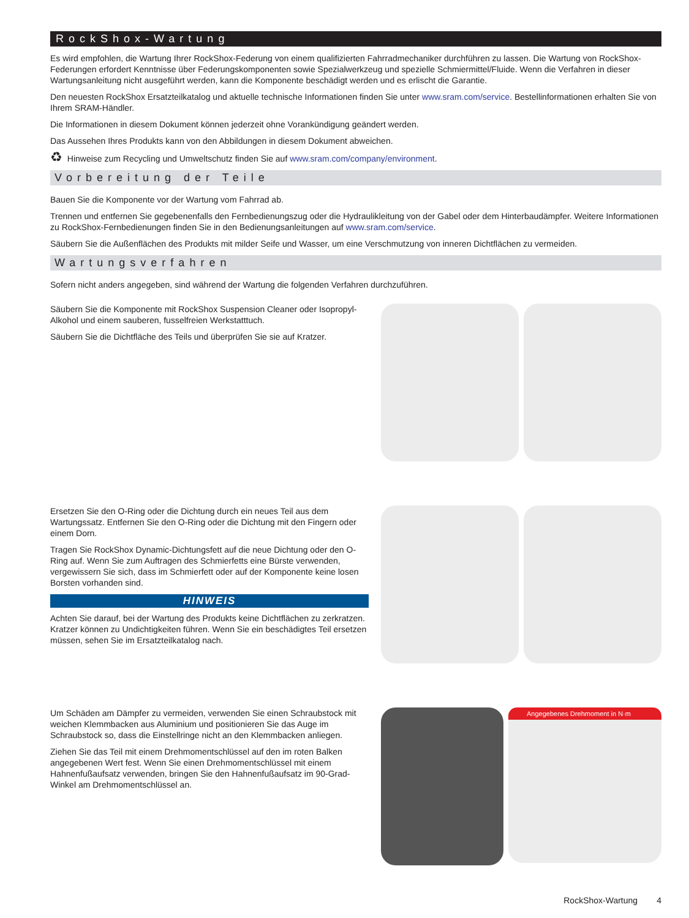RockShox-Wartung
Es wird empfohlen, die Wartung Ihrer RockShox-Federung von einem qualifizierten Fahrradmechaniker durchführen zu lassen. Die Wartung von RockShox-Federungen erfordert Kenntnisse über Federungskomponenten sowie Spezialwerkzeug und spezielle Schmiermittel/Fluide. Wenn die Verfahren in dieser Wartungsanleitung nicht ausgeführt werden, kann die Komponente beschädigt werden und es erlischt die Garantie.
Den neuesten RockShox Ersatzteilkatalog und aktuelle technische Informationen finden Sie unter www.sram.com/service. Bestellinformationen erhalten Sie von Ihrem SRAM-Händler.
Die Informationen in diesem Dokument können jederzeit ohne Vorankündigung geändert werden.
Das Aussehen Ihres Produkts kann von den Abbildungen in diesem Dokument abweichen.
♻ Hinweise zum Recycling und Umweltschutz finden Sie auf www.sram.com/company/environment.
Vorbereitung der Teile
Bauen Sie die Komponente vor der Wartung vom Fahrrad ab.
Trennen und entfernen Sie gegebenenfalls den Fernbedienungszug oder die Hydraulikleitung von der Gabel oder dem Hinterbaudämpfer. Weitere Informationen zu RockShox-Fernbedienungen finden Sie in den Bedienungsanleitungen auf www.sram.com/service.
Säubern Sie die Außenflächen des Produkts mit milder Seife und Wasser, um eine Verschmutzung von inneren Dichtflächen zu vermeiden.
Wartungsverfahren
Sofern nicht anders angegeben, sind während der Wartung die folgenden Verfahren durchzuführen.
Säubern Sie die Komponente mit RockShox Suspension Cleaner oder Isopropyl-Alkohol und einem sauberen, fusselfreien Werkstatttuch.
Säubern Sie die Dichtfläche des Teils und überprüfen Sie sie auf Kratzer.
Ersetzen Sie den O-Ring oder die Dichtung durch ein neues Teil aus dem Wartungssatz. Entfernen Sie den O-Ring oder die Dichtung mit den Fingern oder einem Dorn.
Tragen Sie RockShox Dynamic-Dichtungsfett auf die neue Dichtung oder den O-Ring auf. Wenn Sie zum Auftragen des Schmierfetts eine Bürste verwenden, vergewissern Sie sich, dass im Schmierfett oder auf der Komponente keine losen Borsten vorhanden sind.
HINWEIS
Achten Sie darauf, bei der Wartung des Produkts keine Dichtflächen zu zerkratzen. Kratzer können zu Undichtigkeiten führen. Wenn Sie ein beschädigtes Teil ersetzen müssen, sehen Sie im Ersatzteilkatalog nach.
Um Schäden am Dämpfer zu vermeiden, verwenden Sie einen Schraubstock mit weichen Klemmbacken aus Aluminium und positionieren Sie das Auge im Schraubstock so, dass die Einstellringe nicht an den Klemmbacken anliegen.
Ziehen Sie das Teil mit einem Drehmomentschlüssel auf den im roten Balken angegebenen Wert fest. Wenn Sie einen Drehmomentschlüssel mit einem Hahnenfußaufsatz verwenden, bringen Sie den Hahnenfußaufsatz im 90-Grad-Winkel am Drehmomentschlüssel an.
Angegebenes Drehmoment in N·m
RockShox-Wartung 4